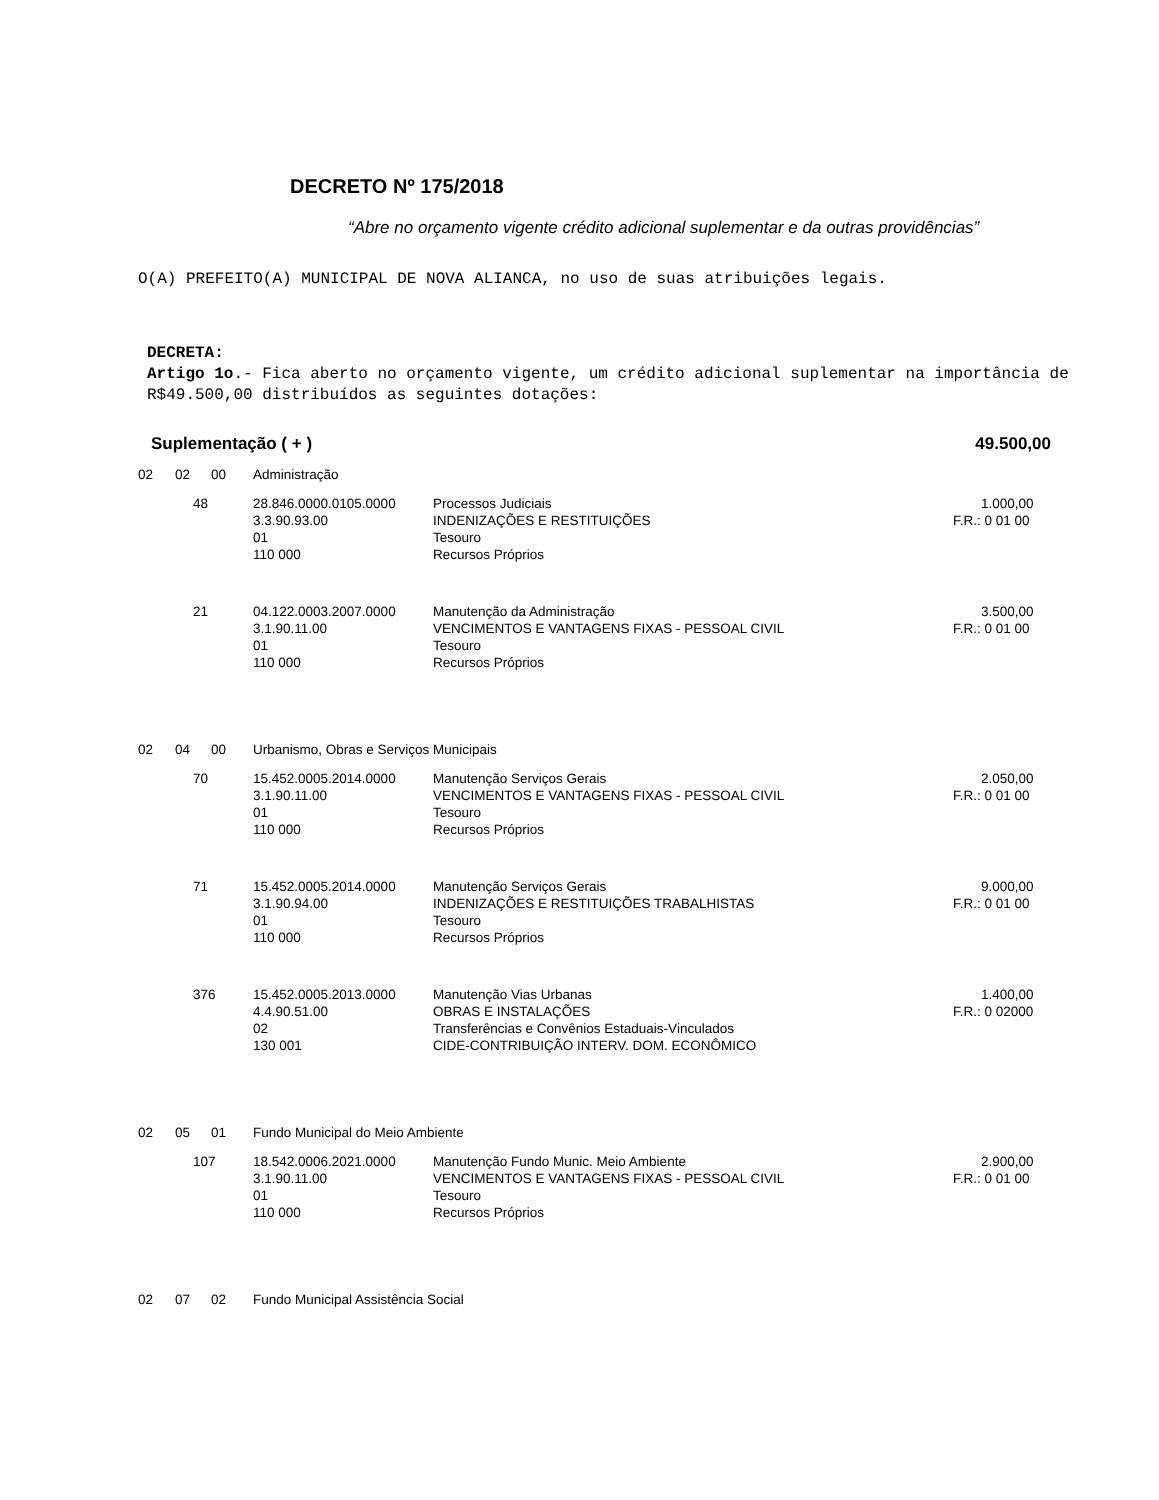DECRETO Nº 175/2018
“Abre no orçamento vigente crédito adicional suplementar e da outras providências”
O(A) PREFEITO(A) MUNICIPAL DE NOVA ALIANCA, no uso de suas atribuições legais.
DECRETA:
Artigo 1o.- Fica aberto no orçamento vigente, um crédito adicional suplementar na importância de R$49.500,00 distribuídos as seguintes dotações:
Suplementação ( + ) 49.500,00
| 02 | 02 | 00 | Administração | | |
| | 48 | | 28.846.0000.0105.0000 | Processos Judiciais | 1.000,00 |
| | | | 3.3.90.93.00 | INDENIZAÇÕES E RESTITUIÇÕES | F.R.: 0 01 00 |
| | | | 01 | Tesouro | |
| | | | 110 000 | Recursos Próprios | |
| | 21 | | 04.122.0003.2007.0000 | Manutenção da Administração | 3.500,00 |
| | | | 3.1.90.11.00 | VENCIMENTOS E VANTAGENS FIXAS - PESSOAL CIVIL | F.R.: 0 01 00 |
| | | | 01 | Tesouro | |
| | | | 110 000 | Recursos Próprios | |
| 02 | 04 | 00 | Urbanismo, Obras e Serviços Municipais | | |
| | 70 | | 15.452.0005.2014.0000 | Manutenção Serviços Gerais | 2.050,00 |
| | | | 3.1.90.11.00 | VENCIMENTOS E VANTAGENS FIXAS - PESSOAL CIVIL | F.R.: 0 01 00 |
| | | | 01 | Tesouro | |
| | | | 110 000 | Recursos Próprios | |
| | 71 | | 15.452.0005.2014.0000 | Manutenção Serviços Gerais | 9.000,00 |
| | | | 3.1.90.94.00 | INDENIZAÇÕES E RESTITUIÇÕES TRABALHISTAS | F.R.: 0 01 00 |
| | | | 01 | Tesouro | |
| | | | 110 000 | Recursos Próprios | |
| | 376 | | 15.452.0005.2013.0000 | Manutenção Vias Urbanas | 1.400,00 |
| | | | 4.4.90.51.00 | OBRAS E INSTALAÇÕES | F.R.: 0 02000 |
| | | | 02 | Transferências e Convênios Estaduais-Vinculados | |
| | | | 130 001 | CIDE-CONTRIBUIÇÃO INTERV. DOM. ECONÔMICO | |
| 02 | 05 | 01 | Fundo Municipal do Meio Ambiente | | |
| | 107 | | 18.542.0006.2021.0000 | Manutenção Fundo Munic. Meio Ambiente | 2.900,00 |
| | | | 3.1.90.11.00 | VENCIMENTOS E VANTAGENS FIXAS - PESSOAL CIVIL | F.R.: 0 01 00 |
| | | | 01 | Tesouro | |
| | | | 110 000 | Recursos Próprios | |
| 02 | 07 | 02 | Fundo Municipal Assistência Social | | |